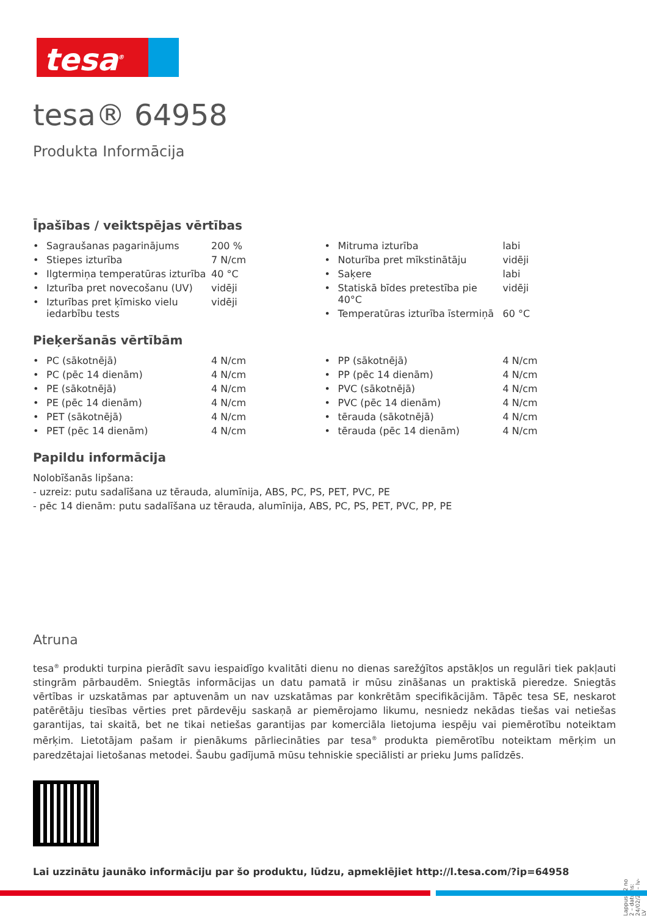tesa<sup>®</sup>
tesa® 64958
Produkta Informācija
Īpašības / veiktspējas vērtības
| • | Sagraušanas pagarinājums | 200 % |
| • | Stiepes izturība | 7 N/cm |
| • | Ilgtermiņa temperatūras izturība | 40 °C |
| • | Izturība pret novecošanu (UV) | vidēji |
| • | Izturības pret ķīmisko vielu iedarbību tests | vidēji |
| • | Mitruma izturība | labi |
| • | Noturība pret mīkstinātāju | vidēji |
| • | Saķere | labi |
| • | Statiskā bīdes pretestība pie 40°C | vidēji |
| • | Temperatūras izturība īstermiņā | 60 °C |
Pieķeršanās vērtībām
| • | PC (sākotnējā) | 4 N/cm |
| • | PC (pēc 14 dienām) | 4 N/cm |
| • | PE (sākotnējā) | 4 N/cm |
| • | PE (pēc 14 dienām) | 4 N/cm |
| • | PET (sākotnējā) | 4 N/cm |
| • | PET (pēc 14 dienām) | 4 N/cm |
| • | PP (sākotnējā) | 4 N/cm |
| • | PP (pēc 14 dienām) | 4 N/cm |
| • | PVC (sākotnējā) | 4 N/cm |
| • | PVC (pēc 14 dienām) | 4 N/cm |
| • | tērauda (sākotnējā) | 4 N/cm |
| • | tērauda (pēc 14 dienām) | 4 N/cm |
Papildu informācija
Nolobīšanās lipšana:
- uzreiz: putu sadalīšana uz tērauda, alumīnija, ABS, PC, PS, PET, PVC, PE
- pēc 14 dienām: putu sadalīšana uz tērauda, alumīnija, ABS, PC, PS, PET, PVC, PP, PE
Atruna
tesa<sup>®</sup> produkti turpina pierādīt savu iespaidīgo kvalitāti dienu no dienas sarežģītos apstākļos un regulāri tiek pakļauti stingrām pārbaudēm. Sniegtās informācijas un datu pamatā ir mūsu zināšanas un praktiskā pieredze. Sniegtās vērtības ir uzskatāmas par aptuvenām un nav uzskatāmas par konkrētām specifikācijām. Tāpēc tesa SE, neskarot patērētāju tiesības vērties pret pārdevēju saskaņā ar piemērojamo likumu, nesniedz nekādas tiešas vai netiešas garantijas, tai skaitā, bet ne tikai netiešas garantijas par komerciāla lietojuma iespēju vai piemērotību noteiktam mērķim. Lietotājam pašam ir pienākums pārliecināties par tesa<sup>®</sup> produkta piemērotību noteiktam mērķim un paredzētajai lietošanas metodei. Šaubu gadījumā mūsu tehniskie speciālisti ar prieku Jums palīdzēs.
Lai uzzinātu jaunāko informāciju par šo produktu, lūdzu, apmeklējiet http://l.tesa.com/?ip=64958
Lappuse 2 no 2 – datums: 24/02/24 – lv-LV